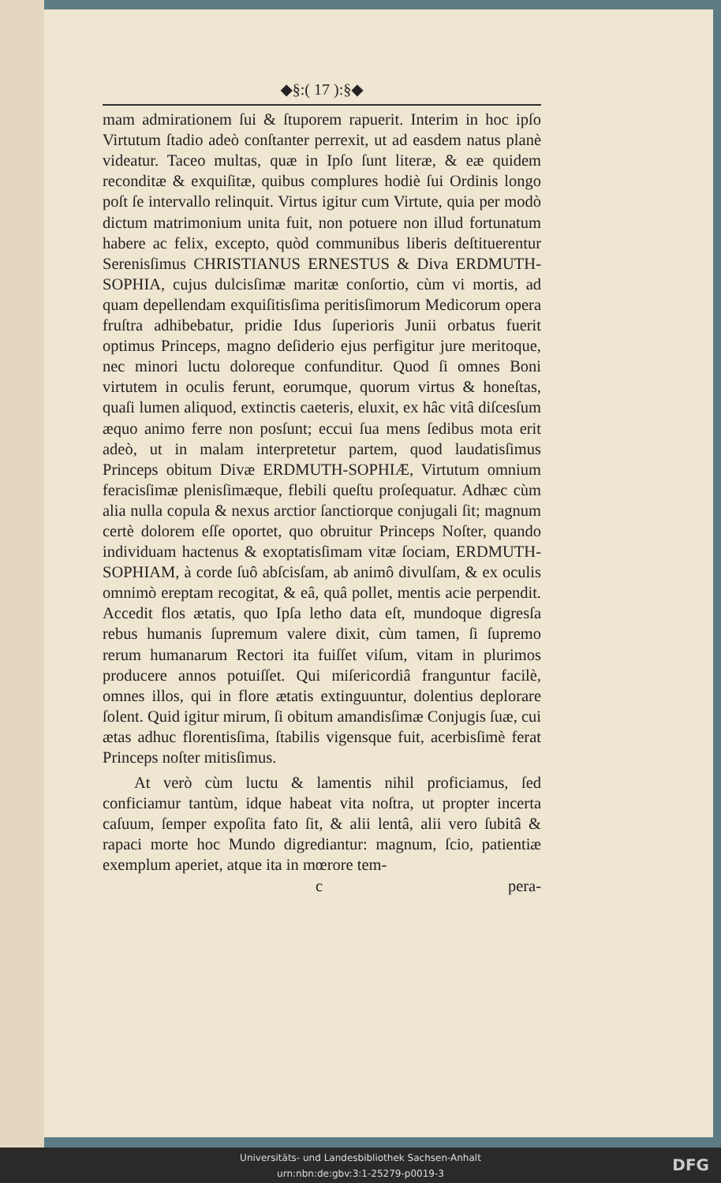◆§:( 17 ):§◆
mam admirationem ſui & ſtuporem rapuerit. Interim in hoc ipſo Virtutum ſtadio adeò conſtanter perrexit, ut ad easdem natus planè videatur. Taceo multas, quæ in Ipſo ſunt literæ, & eæ quidem reconditæ & exquiſitæ, quibus complures hodiè ſui Ordinis longo poſt ſe intervallo relinquit. Virtus igitur cum Virtute, quia per modò dictum matrimonium unita fuit, non potuere non illud fortunatum habere ac felix, excepto, quòd communibus liberis deſtituerentur Serenisſimus CHRISTIANUS ERNESTUS & Diva ERDMUTH-SOPHIA, cujus dulcisſimæ maritæ conſortio, cùm vi mortis, ad quam depellendam exquiſitisſima peritisſimorum Medicorum opera fruſtra adhibebatur, pridie Idus ſuperioris Junii orbatus fuerit optimus Princeps, magno deſiderio ejus perfigitur jure meritoque, nec minori luctu doloreque confunditur. Quod ſi omnes Boni virtutem in oculis ferunt, eorumque, quorum virtus & honeſtas, quaſi lumen aliquod, extinctis caeteris, eluxit, ex hâc vitâ diſcesſum æquo animo ferre non posſunt; eccui ſua mens ſedibus mota erit adeò, ut in malam interpretetur partem, quod laudatisſimus Princeps obitum Divæ ERDMUTH-SOPHIÆ, Virtutum omnium feracisſimæ plenisſimæque, flebili queſtu proſequatur. Adhæc cùm alia nulla copula & nexus arctior ſanctiorque conjugali ſit; magnum certè dolorem eſſe oportet, quo obruitur Princeps Noſter, quando individuam hactenus & exoptatisſimam vitæ ſociam, ERDMUTH-SOPHIAM, à corde ſuô abſcisſam, ab animô divulſam, & ex oculis omnimò ereptam recogitat, & eâ, quâ pollet, mentis acie perpendit. Accedit flos ætatis, quo Ipſa letho data eſt, mundoque digresſa rebus humanis ſupremum valere dixit, cùm tamen, ſi ſupremo rerum humanarum Rectori ita fuiſſet viſum, vitam in plurimos producere annos potuiſſet. Qui miſericordiâ franguntur facilè, omnes illos, qui in flore ætatis extinguuntur, dolentius deplorare ſolent. Quid igitur mirum, ſi obitum amandisſimæ Conjugis ſuæ, cui ætas adhuc florentisſima, ſtabilis vigensque fuit, acerbisſimè ferat Princeps noſter mitisſimus.
At verò cùm luctu & lamentis nihil proficiamus, ſed conficiamur tantùm, idque habeat vita noſtra, ut propter incerta caſuum, ſemper expoſita fato ſit, & alii lentâ, alii vero ſubitâ & rapaci morte hoc Mundo digrediantur: magnum, ſcio, patientiæ exemplum aperiet, atque ita in mœrore tem-
c pera-
Universitäts- und Landesbibliothek Sachsen-Anhalt
urn:nbn:de:gbv:3:1-25279-p0019-3
DFG